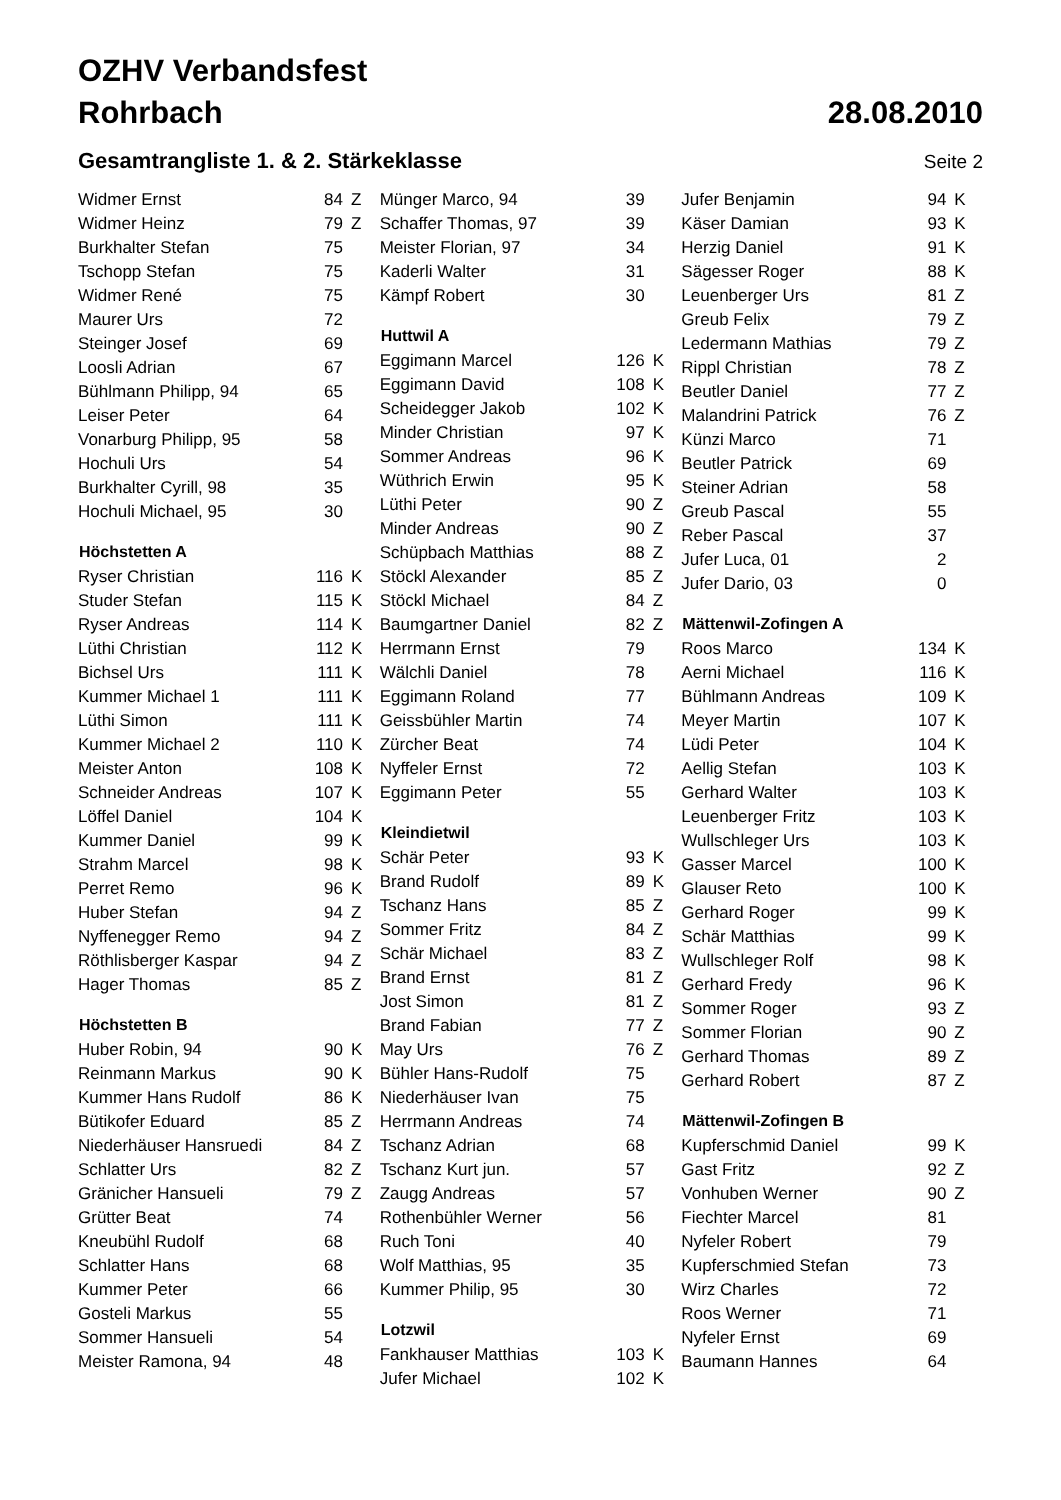OZHV Verbandsfest
Rohrbach 28.08.2010
Gesamtrangliste 1. & 2. Stärkeklasse
Seite 2
| Widmer Ernst | 84 | Z |
| Widmer Heinz | 79 | Z |
| Burkhalter Stefan | 75 | |
| Tschopp Stefan | 75 | |
| Widmer René | 75 | |
| Maurer Urs | 72 | |
| Steinger Josef | 69 | |
| Loosli Adrian | 67 | |
| Bühlmann Philipp, 94 | 65 | |
| Leiser Peter | 64 | |
| Vonarburg Philipp, 95 | 58 | |
| Hochuli Urs | 54 | |
| Burkhalter Cyrill, 98 | 35 | |
| Hochuli Michael, 95 | 30 | |
| Höchstetten A | | |
| Ryser Christian | 116 | K |
| Studer Stefan | 115 | K |
| Ryser Andreas | 114 | K |
| Lüthi Christian | 112 | K |
| Bichsel Urs | 111 | K |
| Kummer Michael 1 | 111 | K |
| Lüthi Simon | 111 | K |
| Kummer Michael 2 | 110 | K |
| Meister Anton | 108 | K |
| Schneider Andreas | 107 | K |
| Löffel Daniel | 104 | K |
| Kummer Daniel | 99 | K |
| Strahm Marcel | 98 | K |
| Perret Remo | 96 | K |
| Huber Stefan | 94 | Z |
| Nyffenegger Remo | 94 | Z |
| Röthlisberger Kaspar | 94 | Z |
| Hager Thomas | 85 | Z |
| Höchstetten B | | |
| Huber Robin, 94 | 90 | K |
| Reinmann Markus | 90 | K |
| Kummer Hans Rudolf | 86 | K |
| Bütikofer Eduard | 85 | Z |
| Niederhäuser Hansruedi | 84 | Z |
| Schlatter Urs | 82 | Z |
| Gränicher Hansueli | 79 | Z |
| Grütter Beat | 74 | |
| Kneubühl Rudolf | 68 | |
| Schlatter Hans | 68 | |
| Kummer Peter | 66 | |
| Gosteli Markus | 55 | |
| Sommer Hansueli | 54 | |
| Meister Ramona, 94 | 48 | |
| Münger Marco, 94 | 39 | |
| Schaffer Thomas, 97 | 39 | |
| Meister Florian, 97 | 34 | |
| Kaderli Walter | 31 | |
| Kämpf Robert | 30 | |
| Huttwil A | | |
| Eggimann Marcel | 126 | K |
| Eggimann David | 108 | K |
| Scheidegger Jakob | 102 | K |
| Minder Christian | 97 | K |
| Sommer Andreas | 96 | K |
| Wüthrich Erwin | 95 | K |
| Lüthi Peter | 90 | Z |
| Minder Andreas | 90 | Z |
| Schüpbach Matthias | 88 | Z |
| Stöckl Alexander | 85 | Z |
| Stöckl Michael | 84 | Z |
| Baumgartner Daniel | 82 | Z |
| Herrmann Ernst | 79 | |
| Wälchli Daniel | 78 | |
| Eggimann Roland | 77 | |
| Geissbühler Martin | 74 | |
| Zürcher Beat | 74 | |
| Nyffeler Ernst | 72 | |
| Eggimann Peter | 55 | |
| Kleindietwil | | |
| Schär Peter | 93 | K |
| Brand Rudolf | 89 | K |
| Tschanz Hans | 85 | Z |
| Sommer Fritz | 84 | Z |
| Schär Michael | 83 | Z |
| Brand Ernst | 81 | Z |
| Jost Simon | 81 | Z |
| Brand Fabian | 77 | Z |
| May Urs | 76 | Z |
| Bühler Hans-Rudolf | 75 | |
| Niederhäuser Ivan | 75 | |
| Herrmann Andreas | 74 | |
| Tschanz Adrian | 68 | |
| Tschanz Kurt jun. | 57 | |
| Zaugg Andreas | 57 | |
| Rothenbühler Werner | 56 | |
| Ruch Toni | 40 | |
| Wolf Matthias, 95 | 35 | |
| Kummer Philip, 95 | 30 | |
| Lotzwil | | |
| Fankhauser Matthias | 103 | K |
| Jufer Michael | 102 | K |
| Jufer Benjamin | 94 | K |
| Käser Damian | 93 | K |
| Herzig Daniel | 91 | K |
| Sägesser Roger | 88 | K |
| Leuenberger Urs | 81 | Z |
| Greub Felix | 79 | Z |
| Ledermann Mathias | 79 | Z |
| Rippl Christian | 78 | Z |
| Beutler Daniel | 77 | Z |
| Malandrini Patrick | 76 | Z |
| Künzi Marco | 71 | |
| Beutler Patrick | 69 | |
| Steiner Adrian | 58 | |
| Greub Pascal | 55 | |
| Reber Pascal | 37 | |
| Jufer Luca, 01 | 2 | |
| Jufer Dario, 03 | 0 | |
| Mättenwil-Zofingen A | | |
| Roos Marco | 134 | K |
| Aerni Michael | 116 | K |
| Bühlmann Andreas | 109 | K |
| Meyer Martin | 107 | K |
| Lüdi Peter | 104 | K |
| Aellig Stefan | 103 | K |
| Gerhard Walter | 103 | K |
| Leuenberger Fritz | 103 | K |
| Wullschleger Urs | 103 | K |
| Gasser Marcel | 100 | K |
| Glauser Reto | 100 | K |
| Gerhard Roger | 99 | K |
| Schär Matthias | 99 | K |
| Wullschleger Rolf | 98 | K |
| Gerhard Fredy | 96 | K |
| Sommer Roger | 93 | Z |
| Sommer Florian | 90 | Z |
| Gerhard Thomas | 89 | Z |
| Gerhard Robert | 87 | Z |
| Mättenwil-Zofingen B | | |
| Kupferschmid Daniel | 99 | K |
| Gast Fritz | 92 | Z |
| Vonhuben Werner | 90 | Z |
| Fiechter Marcel | 81 | |
| Nyfeler Robert | 79 | |
| Kupferschmied Stefan | 73 | |
| Wirz Charles | 72 | |
| Roos Werner | 71 | |
| Nyfeler Ernst | 69 | |
| Baumann Hannes | 64 | |